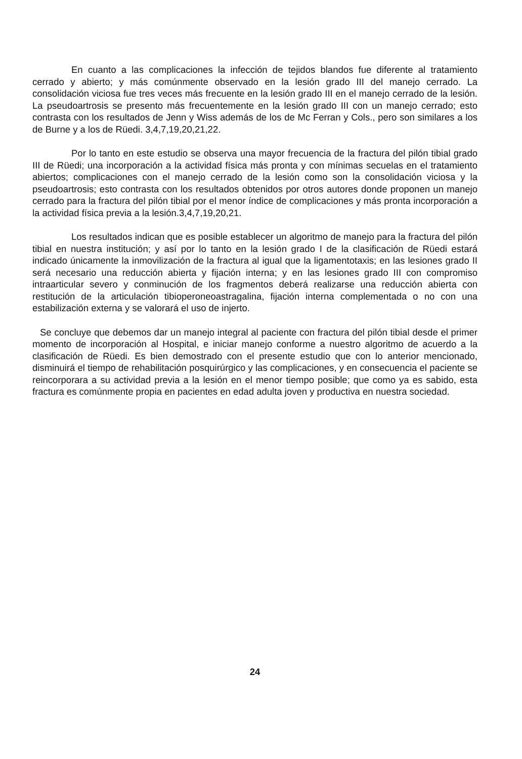En cuanto a las complicaciones la infección de tejidos blandos fue diferente al tratamiento cerrado y abierto; y más comúnmente observado en la lesión grado III del manejo cerrado. La consolidación viciosa fue tres veces más frecuente en la lesión grado III en el manejo cerrado de la lesión. La pseudoartrosis se presento más frecuentemente en la lesión grado III con un manejo cerrado; esto contrasta con los resultados de Jenn y Wiss además de los de Mc Ferran y Cols., pero son similares a los de Burne y a los de Rüedi. 3,4,7,19,20,21,22.
Por lo tanto en este estudio se observa una mayor frecuencia de la fractura del pilón tibial grado III de Rüedi; una incorporación a la actividad física más pronta y con mínimas secuelas en el tratamiento abiertos; complicaciones con el manejo cerrado de la lesión como son la consolidación viciosa y la pseudoartrosis; esto contrasta con los resultados obtenidos por otros autores donde proponen un manejo cerrado para la fractura del pilón tibial por el menor índice de complicaciones y más pronta incorporación a la actividad física previa a la lesión.3,4,7,19,20,21.
Los resultados indican que es posible establecer un algoritmo de manejo para la fractura del pilón tibial en nuestra institución; y así por lo tanto en la lesión grado I de la clasificación de Rüedi estará indicado únicamente la inmovilización de la fractura al igual que la ligamentotaxis; en las lesiones grado II será necesario una reducción abierta y fijación interna; y en las lesiones grado III con compromiso intraarticular severo y conminución de los fragmentos deberá realizarse una reducción abierta con restitución de la articulación tibioperoneoastragalina, fijación interna complementada o no con una estabilización externa y se valorará el uso de injerto.
Se concluye que debemos dar un manejo integral al paciente con fractura del pilón tibial desde el primer momento de incorporación al Hospital, e iniciar manejo conforme a nuestro algoritmo de acuerdo a la clasificación de Rüedi. Es bien demostrado con el presente estudio que con lo anterior mencionado, disminuirá el tiempo de rehabilitación posquirúrgico y las complicaciones, y en consecuencia el paciente se reincorporara a su actividad previa a la lesión en el menor tiempo posible; que como ya es sabido, esta fractura es comúnmente propia en pacientes en edad adulta joven y productiva en nuestra sociedad.
24